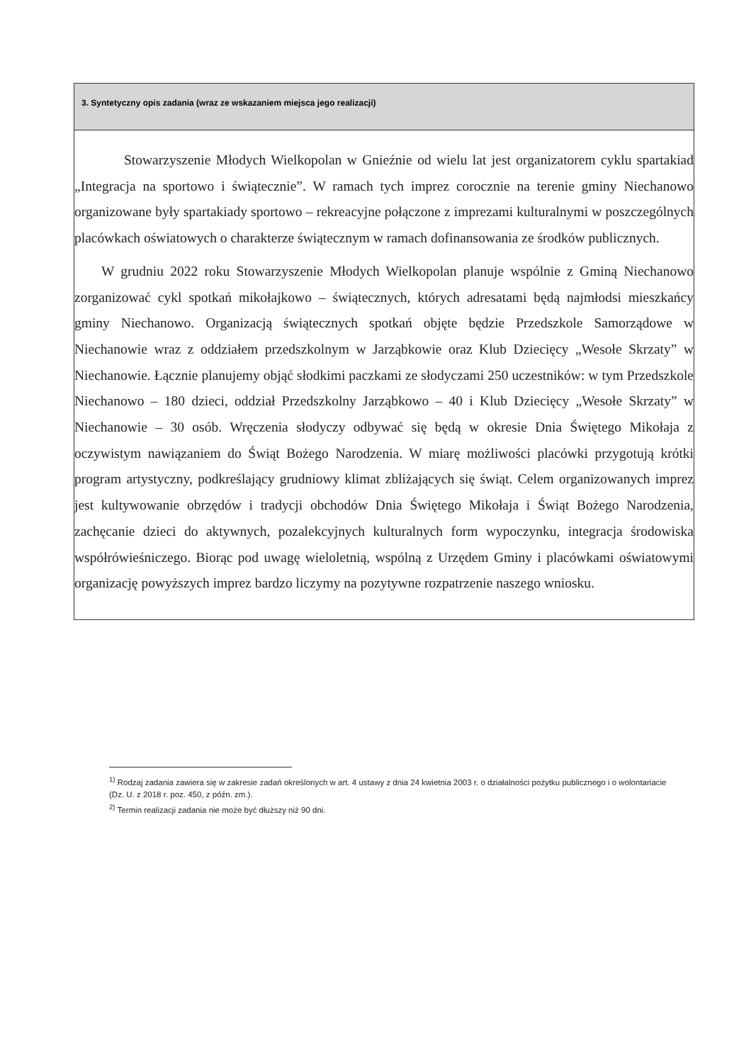3. Syntetyczny opis zadania (wraz ze wskazaniem miejsca jego realizacji)
Stowarzyszenie Młodych Wielkopolan w Gnieźnie od wielu lat jest organizatorem cyklu spartakiad „Integracja na sportowo i świątecznie”. W ramach tych imprez corocznie na terenie gminy Niechanowo organizowane były spartakiady sportowo – rekreacyjne połączone z imprezami kulturalnymi w poszczególnych placówkach oświatowych o charakterze świątecznym w ramach dofinansowania ze środków publicznych.
W grudniu 2022 roku Stowarzyszenie Młodych Wielkopolan planuje wspólnie z Gminą Niechanowo zorganizować cykl spotkań mikołajkowo – świątecznych, których adresatami będą najmłodsi mieszkańcy gminy Niechanowo. Organizacją świątecznych spotkań objęte będzie Przedszkole Samorządowe w Niechanowie wraz z oddziałem przedszkolnym w Jarząbkowie oraz Klub Dziecięcy „Wesołe Skrzaty” w Niechanowie. Łącznie planujemy objąć słodkimi paczkami ze słodyczami 250 uczestników: w tym Przedszkole Niechanowo – 180 dzieci, oddział Przedszkolny Jarząbkowo – 40 i Klub Dziecięcy „Wesołe Skrzaty” w Niechanowie – 30 osób. Wręczenia słodyczy odbywać się będą w okresie Dnia Świętego Mikołaja z oczywistym nawiązaniem do Świąt Bożego Narodzenia. W miarę możliwości placówki przygotują krótki program artystyczny, podkreślający grudniowy klimat zbliżających się świąt. Celem organizowanych imprez jest kultywowanie obrzędów i tradycji obchodów Dnia Świętego Mikołaja i Świąt Bożego Narodzenia, zachęcanie dzieci do aktywnych, pozalekcyjnych kulturalnych form wypoczynku, integracja środowiska współrówieśniczego. Biorąc pod uwagę wieloletnią, wspólną z Urzędem Gminy i placówkami oświatowymi organizację powyższych imprez bardzo liczymy na pozytywne rozpatrzenie naszego wniosku.
<sup>1)</sup> Rodzaj zadania zawiera się w zakresie zadań określonych w art. 4 ustawy z dnia 24 kwietnia 2003 r. o działalności pożytku publicznego i o wolontariacie (Dz. U. z 2018 r. poz. 450, z późn. zm.).
<sup>2)</sup> Termin realizacji zadania nie może być dłuższy niż 90 dni.